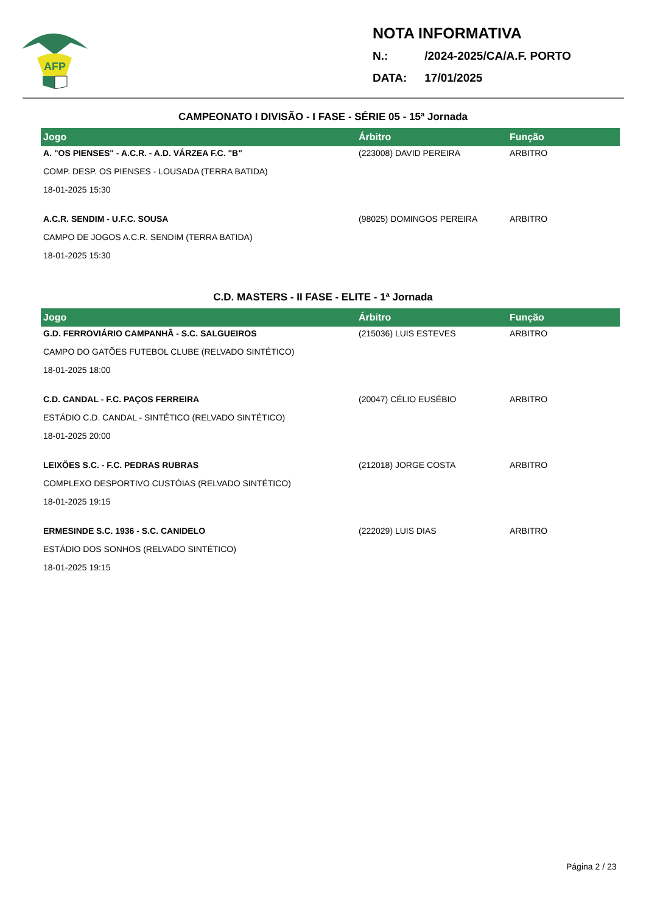AFP
NOTA INFORMATIVA
N.: /2024-2025/CA/A.F. PORTO
DATA: 17/01/2025
CAMPEONATO I DIVISÃO - I FASE - SÉRIE 05 - 15ª Jornada
| Jogo | Árbitro | Função |
| --- | --- | --- |
| A. "OS PIENSES" - A.C.R. - A.D. VÁRZEA F.C. "B" | (223008) DAVID PEREIRA | ARBITRO |
| COMP. DESP. OS PIENSES - LOUSADA (TERRA BATIDA) | | |
| 18-01-2025 15:30 | | |
| A.C.R. SENDIM - U.F.C. SOUSA | (98025) DOMINGOS PEREIRA | ARBITRO |
| CAMPO DE JOGOS A.C.R. SENDIM (TERRA BATIDA) | | |
| 18-01-2025 15:30 | | |
C.D. MASTERS - II FASE - ELITE - 1ª Jornada
| Jogo | Árbitro | Função |
| --- | --- | --- |
| G.D. FERROVIÁRIO CAMPANHÃ - S.C. SALGUEIROS | (215036) LUIS ESTEVES | ARBITRO |
| CAMPO DO GATÕES FUTEBOL CLUBE (RELVADO SINTÉTICO) | | |
| 18-01-2025 18:00 | | |
| C.D. CANDAL - F.C. PAÇOS FERREIRA | (20047) CÉLIO EUSÉBIO | ARBITRO |
| ESTÁDIO C.D. CANDAL - SINTÉTICO (RELVADO SINTÉTICO) | | |
| 18-01-2025 20:00 | | |
| LEIXÕES S.C. - F.C. PEDRAS RUBRAS | (212018) JORGE COSTA | ARBITRO |
| COMPLEXO DESPORTIVO CUSTÓIAS (RELVADO SINTÉTICO) | | |
| 18-01-2025 19:15 | | |
| ERMESINDE S.C. 1936 - S.C. CANIDELO | (222029) LUIS DIAS | ARBITRO |
| ESTÁDIO DOS SONHOS (RELVADO SINTÉTICO) | | |
| 18-01-2025 19:15 | | |
Página 2 / 23